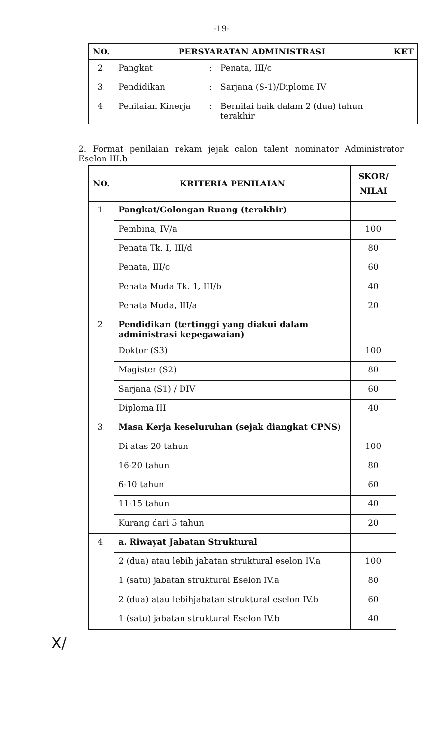-19-
| NO. | PERSYARATAN ADMINISTRASI | | | KET |
| --- | --- | --- | --- | --- |
| 2. | Pangkat | : | Penata, III/c | |
| 3. | Pendidikan | : | Sarjana (S-1)/Diploma IV | |
| 4. | Penilaian Kinerja | : | Bernilai baik dalam 2 (dua) tahun terakhir | |
2. Format penilaian rekam jejak calon talent nominator Administrator Eselon III.b
| NO. | KRITERIA PENILAIAN | SKOR/ NILAI |
| --- | --- | --- |
| 1. | Pangkat/Golongan Ruang (terakhir) | |
| | Pembina, IV/a | 100 |
| | Penata Tk. I, III/d | 80 |
| | Penata, III/c | 60 |
| | Penata Muda Tk. 1, III/b | 40 |
| | Penata Muda, III/a | 20 |
| 2. | Pendidikan (tertinggi yang diakui dalam administrasi kepegawaian) | |
| | Doktor (S3) | 100 |
| | Magister (S2) | 80 |
| | Sarjana (S1) / DIV | 60 |
| | Diploma III | 40 |
| 3. | Masa Kerja keseluruhan (sejak diangkat CPNS) | |
| | Di atas 20 tahun | 100 |
| | 16-20 tahun | 80 |
| | 6-10 tahun | 60 |
| | 11-15 tahun | 40 |
| | Kurang dari 5 tahun | 20 |
| 4. | a. Riwayat Jabatan Struktural | |
| | 2 (dua) atau lebih jabatan struktural eselon IV.a | 100 |
| | 1 (satu) jabatan struktural Eselon IV.a | 80 |
| | 2 (dua) atau lebihjabatan struktural eselon IV.b | 60 |
| | 1 (satu) jabatan struktural Eselon IV.b | 40 |
X/